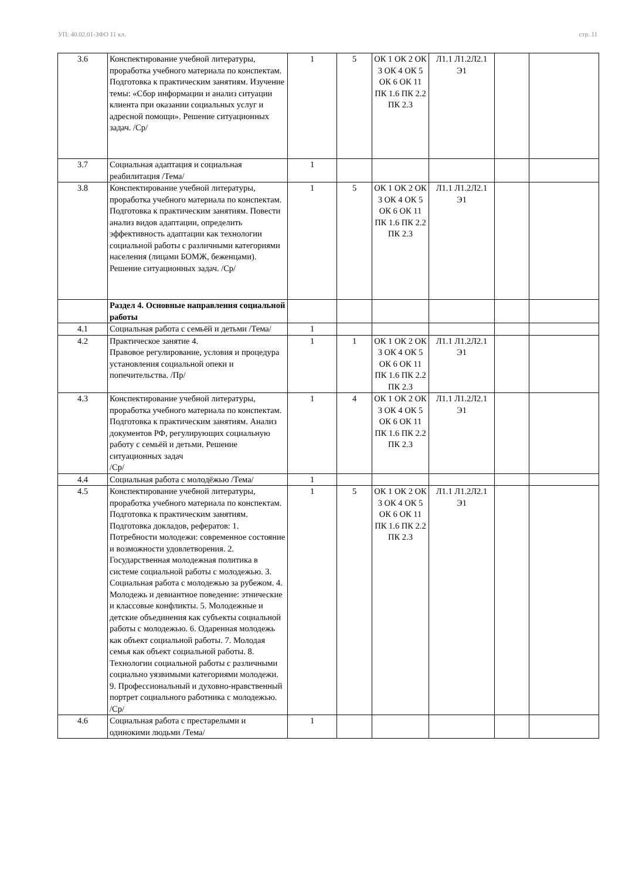УП: 40.02.01-ЗФО 11 кл. стр. 11
| 3.6 | Конспектирование учебной литературы, проработка учебного материала по конспектам. Подготовка к практическим занятиям. Изучение темы: «Сбор информации и анализ ситуации клиента при оказании социальных услуг и адресной помощи». Решение ситуационных задач. /Ср/ | 1 | 5 | ОК 1 ОК 2 ОК 3 ОК 4 ОК 5 ОК 6 ОК 11 ПК 1.6 ПК 2.2 ПК 2.3 | Л1.1 Л1.2Л2.1 Э1 | | |
| 3.7 | Социальная адаптация и социальная реабилитация /Тема/ | 1 | | | | | |
| 3.8 | Конспектирование учебной литературы, проработка учебного материала по конспектам. Подготовка к практическим занятиям. Повести анализ видов адаптации, определить эффективность адаптации как технологии социальной работы с различными категориями населения (лицами БОМЖ, беженцами). Решение ситуационных задач. /Ср/ | 1 | 5 | ОК 1 ОК 2 ОК 3 ОК 4 ОК 5 ОК 6 ОК 11 ПК 1.6 ПК 2.2 ПК 2.3 | Л1.1 Л1.2Л2.1 Э1 | | |
| | Раздел 4. Основные направления социальной работы | | | | | | |
| 4.1 | Социальная работа с семьёй и детьми /Тема/ | 1 | | | | | |
| 4.2 | Практическое занятие 4. Правовое регулирование, условия и процедура установления социальной опеки и попечительства. /Пр/ | 1 | 1 | ОК 1 ОК 2 ОК 3 ОК 4 ОК 5 ОК 6 ОК 11 ПК 1.6 ПК 2.2 ПК 2.3 | Л1.1 Л1.2Л2.1 Э1 | | |
| 4.3 | Конспектирование учебной литературы, проработка учебного материала по конспектам. Подготовка к практическим занятиям. Анализ документов РФ, регулирующих социальную работу с семьёй и детьми. Решение ситуационных задач /Ср/ | 1 | 4 | ОК 1 ОК 2 ОК 3 ОК 4 ОК 5 ОК 6 ОК 11 ПК 1.6 ПК 2.2 ПК 2.3 | Л1.1 Л1.2Л2.1 Э1 | | |
| 4.4 | Социальная работа с молодёжью /Тема/ | 1 | | | | | |
| 4.5 | Конспектирование учебной литературы, проработка учебного материала по конспектам. Подготовка к практическим занятиям. Подготовка докладов, рефератов: 1. Потребности молодежи: современное состояние и возможности удовлетворения. 2. Государственная молодежная политика в системе социальной работы с молодежью. 3. Социальная работа с молодежью за рубежом. 4. Молодежь и девиантное поведение: этнические и классовые конфликты. 5. Молодежные и детские объединения как субъекты социальной работы с молодежью. 6. Одаренная молодежь как объект социальной работы. 7. Молодая семья как объект социальной работы. 8. Технологии социальной работы с различными социально уязвимыми категориями молодежи. 9. Профессиональный и духовно-нравственный портрет социального работника с молодежью. /Ср/ | 1 | 5 | ОК 1 ОК 2 ОК 3 ОК 4 ОК 5 ОК 6 ОК 11 ПК 1.6 ПК 2.2 ПК 2.3 | Л1.1 Л1.2Л2.1 Э1 | | |
| 4.6 | Социальная работа с престарелыми и одинокими людьми /Тема/ | 1 | | | | | |